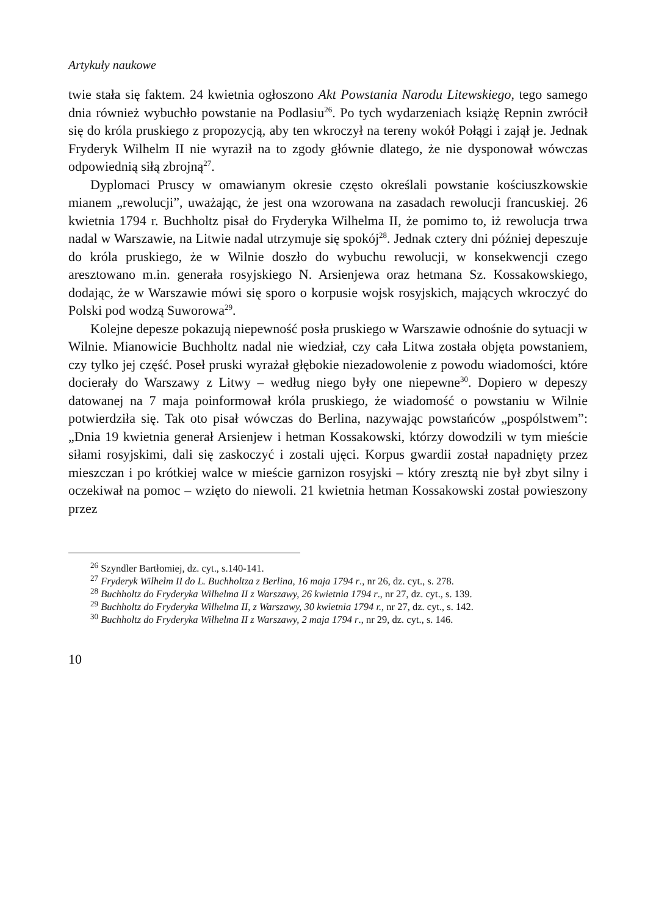Artykuły naukowe
twie stała się faktem. 24 kwietnia ogłoszono Akt Powstania Narodu Litewskiego, tego samego dnia również wybuchło powstanie na Podlasiu<sup>26</sup>. Po tych wydarzeniach książę Repnin zwrócił się do króla pruskiego z propozycją, aby ten wkroczył na tereny wokół Połągi i zajął je. Jednak Fryderyk Wilhelm II nie wyraził na to zgody głównie dlatego, że nie dysponował wówczas odpowiednią siłą zbrojną<sup>27</sup>.
Dyplomaci Pruscy w omawianym okresie często określali powstanie kościuszkowskie mianem „rewolucji”, uważając, że jest ona wzorowana na zasadach rewolucji francuskiej. 26 kwietnia 1794 r. Buchholtz pisał do Fryderyka Wilhelma II, że pomimo to, iż rewolucja trwa nadal w Warszawie, na Litwie nadal utrzymuje się spokój<sup>28</sup>. Jednak cztery dni później depeszuje do króla pruskiego, że w Wilnie doszło do wybuchu rewolucji, w konsekwencji czego aresztowano m.in. generała rosyjskiego N. Arsienjewa oraz hetmana Sz. Kossakowskiego, dodając, że w Warszawie mówi się sporo o korpusie wojsk rosyjskich, mających wkroczyć do Polski pod wodzą Suworowa<sup>29</sup>.
Kolejne depesze pokazują niepewność posła pruskiego w Warszawie odnośnie do sytuacji w Wilnie. Mianowicie Buchholtz nadal nie wiedział, czy cała Litwa została objęta powstaniem, czy tylko jej część. Poseł pruski wyrażał głębokie niezadowolenie z powodu wiadomości, które docierały do Warszawy z Litwy – według niego były one niepewne<sup>30</sup>. Dopiero w depeszy datowanej na 7 maja poinformował króla pruskiego, że wiadomość o powstaniu w Wilnie potwierdziła się. Tak oto pisał wówczas do Berlina, nazywając powstańców „pospólstwem”: „Dnia 19 kwietnia generał Arsienjew i hetman Kossakowski, którzy dowodzili w tym mieście siłami rosyjskimi, dali się zaskoczyć i zostali ujęci. Korpus gwardii został napadnięty przez mieszczan i po krótkiej walce w mieście garnizon rosyjski – który zresztą nie był zbyt silny i oczekiwał na pomoc – wzięto do niewoli. 21 kwietnia hetman Kossakowski został powieszony przez
<sup>26</sup> Szyndler Bartłomiej, dz. cyt., s.140-141.
<sup>27</sup> Fryderyk Wilhelm II do L. Buchholtza z Berlina, 16 maja 1794 r., nr 26, dz. cyt., s. 278.
<sup>28</sup> Buchholtz do Fryderyka Wilhelma II z Warszawy, 26 kwietnia 1794 r., nr 27, dz. cyt., s. 139.
<sup>29</sup> Buchholtz do Fryderyka Wilhelma II, z Warszawy, 30 kwietnia 1794 r., nr 27, dz. cyt., s. 142.
<sup>30</sup> Buchholtz do Fryderyka Wilhelma II z Warszawy, 2 maja 1794 r., nr 29, dz. cyt., s. 146.
10